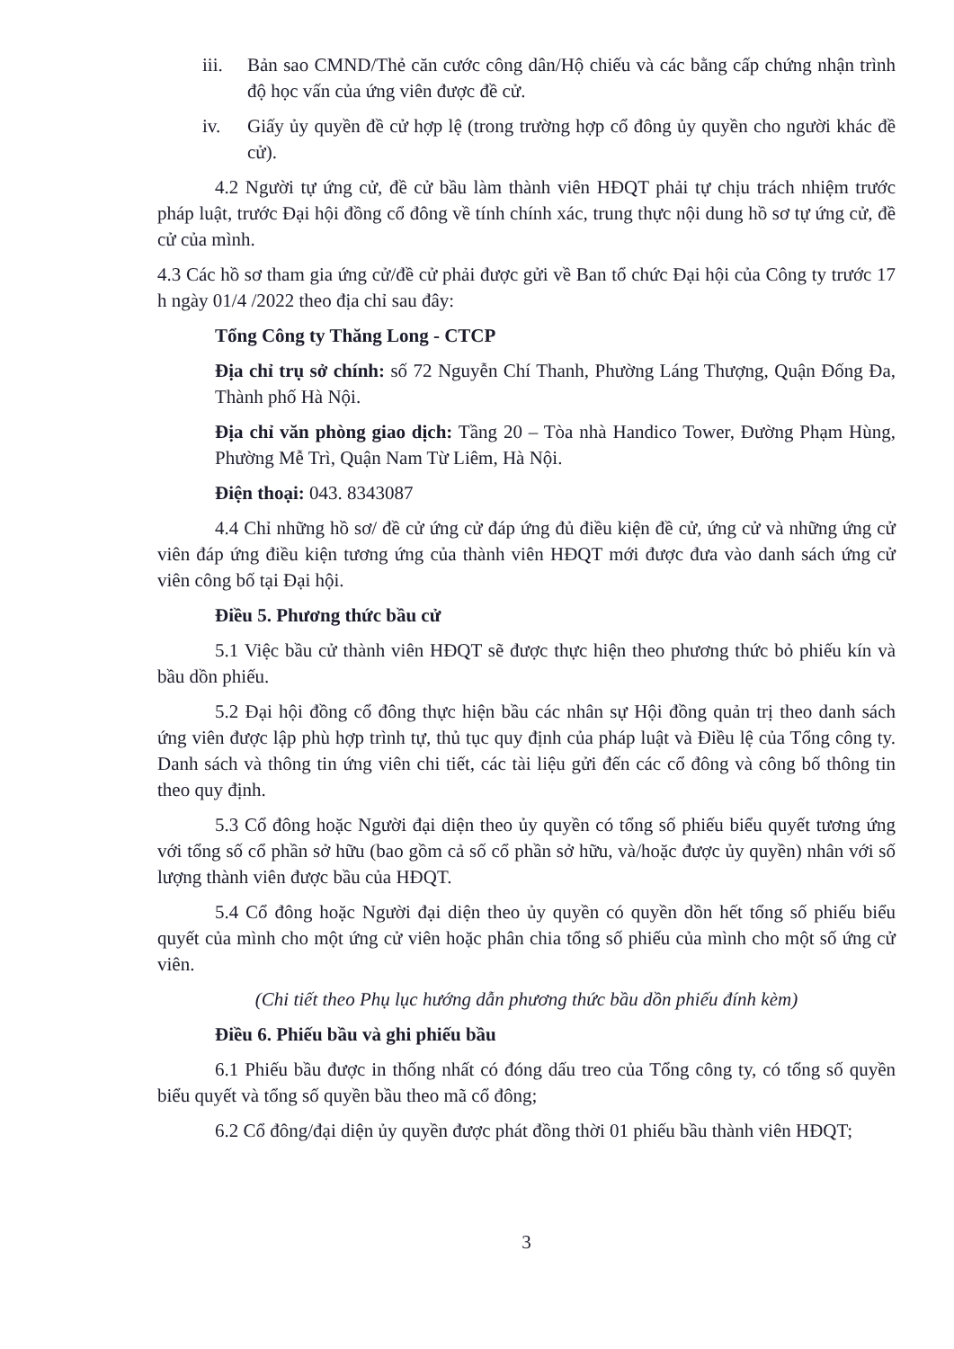iii.
Bản sao CMND/Thẻ căn cước công dân/Hộ chiếu và các bằng cấp chứng nhận trình độ học vấn của ứng viên được đề cử.
iv. Giấy ủy quyền đề cử hợp lệ (trong trường hợp cổ đông ủy quyền cho người khác đề cử).
4.2 Người tự ứng cử, đề cử bầu làm thành viên HĐQT phải tự chịu trách nhiệm trước pháp luật, trước Đại hội đồng cổ đông về tính chính xác, trung thực nội dung hồ sơ tự ứng cử, đề cử của mình.
4.3 Các hồ sơ tham gia ứng cử/đề cử phải được gửi về Ban tổ chức Đại hội của Công ty trước 17 h ngày 01/4 /2022 theo địa chỉ sau đây:
Tổng Công ty Thăng Long - CTCP
Địa chỉ trụ sở chính: số 72 Nguyễn Chí Thanh, Phường Láng Thượng, Quận Đống Đa, Thành phố Hà Nội.
Địa chỉ văn phòng giao dịch: Tầng 20 – Tòa nhà Handico Tower, Đường Phạm Hùng, Phường Mễ Trì, Quận Nam Từ Liêm, Hà Nội.
Điện thoại: 043. 8343087
4.4 Chỉ những hồ sơ/ đề cử ứng cử đáp ứng đủ điều kiện đề cử, ứng cử và những ứng cử viên đáp ứng điều kiện tương ứng của thành viên HĐQT mới được đưa vào danh sách ứng cử viên công bố tại Đại hội.
Điều 5. Phương thức bầu cử
5.1 Việc bầu cử thành viên HĐQT sẽ được thực hiện theo phương thức bỏ phiếu kín và bầu dồn phiếu.
5.2 Đại hội đồng cổ đông thực hiện bầu các nhân sự Hội đồng quản trị theo danh sách ứng viên được lập phù hợp trình tự, thủ tục quy định của pháp luật và Điều lệ của Tổng công ty. Danh sách và thông tin ứng viên chi tiết, các tài liệu gửi đến các cổ đông và công bố thông tin theo quy định.
5.3 Cổ đông hoặc Người đại diện theo ủy quyền có tổng số phiếu biểu quyết tương ứng với tổng số cổ phần sở hữu (bao gồm cả số cổ phần sở hữu, và/hoặc được ủy quyền) nhân với số lượng thành viên được bầu của HĐQT.
5.4 Cổ đông hoặc Người đại diện theo ủy quyền có quyền dồn hết tổng số phiếu biểu quyết của mình cho một ứng cử viên hoặc phân chia tổng số phiếu của mình cho một số ứng cử viên.
(Chi tiết theo Phụ lục hướng dẫn phương thức bầu dồn phiếu đính kèm)
Điều 6. Phiếu bầu và ghi phiếu bầu
6.1 Phiếu bầu được in thống nhất có đóng dấu treo của Tổng công ty, có tổng số quyền biểu quyết và tổng số quyền bầu theo mã cổ đông;
6.2 Cổ đông/đại diện ủy quyền được phát đồng thời 01 phiếu bầu thành viên HĐQT;
3